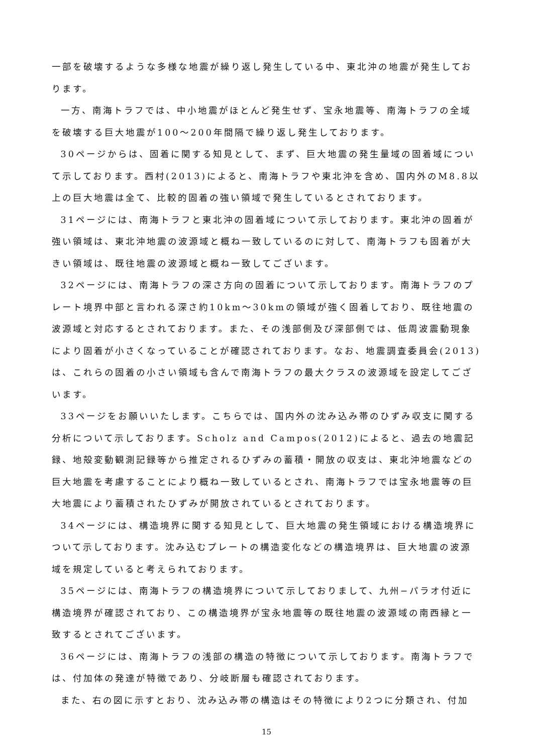一部を破壊するような多様な地震が繰り返し発生している中、東北沖の地震が発生しております。
一方、南海トラフでは、中小地震がほとんど発生せず、宝永地震等、南海トラフの全域を破壊する巨大地震が100〜200年間隔で繰り返し発生しております。
30ページからは、固着に関する知見として、まず、巨大地震の発生量域の固着域について示しております。西村(2013)によると、南海トラフや東北沖を含め、国内外のM8.8以上の巨大地震は全て、比較的固着の強い領域で発生しているとされております。
31ページには、南海トラフと東北沖の固着域について示しております。東北沖の固着が強い領域は、東北沖地震の波源域と概ね一致しているのに対して、南海トラフも固着が大きい領域は、既往地震の波源域と概ね一致してございます。
32ページには、南海トラフの深さ方向の固着について示しております。南海トラフのプレート境界中部と言われる深さ約10km〜30kmの領域が強く固着しており、既往地震の波源域と対応するとされております。また、その浅部側及び深部側では、低周波震動現象により固着が小さくなっていることが確認されております。なお、地震調査委員会(2013)は、これらの固着の小さい領域も含んで南海トラフの最大クラスの波源域を設定してございます。
33ページをお願いいたします。こちらでは、国内外の沈み込み帯のひずみ収支に関する分析について示しております。Scholz and Campos(2012)によると、過去の地震記録、地殻変動観測記録等から推定されるひずみの蓄積・開放の収支は、東北沖地震などの巨大地震を考慮することにより概ね一致しているとされ、南海トラフでは宝永地震等の巨大地震により蓄積されたひずみが開放されているとされております。
34ページには、構造境界に関する知見として、巨大地震の発生領域における構造境界について示しております。沈み込むプレートの構造変化などの構造境界は、巨大地震の波源域を規定していると考えられております。
35ページには、南海トラフの構造境界について示しておりまして、九州−パラオ付近に構造境界が確認されており、この構造境界が宝永地震等の既往地震の波源域の南西縁と一致するとされてございます。
36ページには、南海トラフの浅部の構造の特徴について示しております。南海トラフでは、付加体の発達が特徴であり、分岐断層も確認されております。
また、右の図に示すとおり、沈み込み帯の構造はその特徴により2つに分類され、付加
15